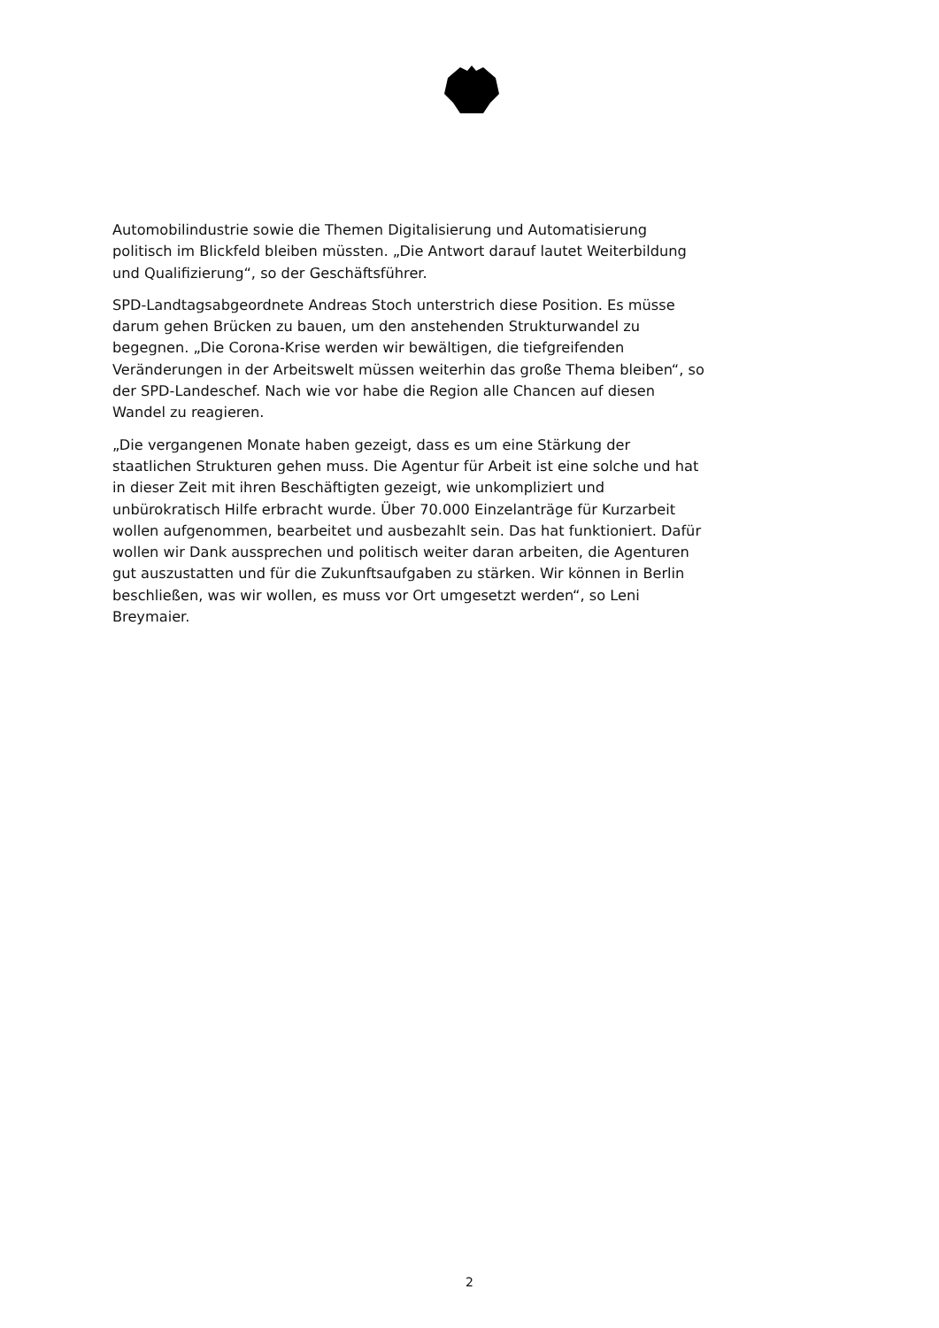Automobilindustrie sowie die Themen Digitalisierung und Automatisierung politisch im Blickfeld bleiben müssten. „Die Antwort darauf lautet Weiterbildung und Qualifizierung“, so der Geschäftsführer.
SPD-Landtagsabgeordnete Andreas Stoch unterstrich diese Position. Es müsse darum gehen Brücken zu bauen, um den anstehenden Strukturwandel zu begegnen. „Die Corona-Krise werden wir bewältigen, die tiefgreifenden Veränderungen in der Arbeitswelt müssen weiterhin das große Thema bleiben“, so der SPD-Landeschef. Nach wie vor habe die Region alle Chancen auf diesen Wandel zu reagieren.
„Die vergangenen Monate haben gezeigt, dass es um eine Stärkung der staatlichen Strukturen gehen muss. Die Agentur für Arbeit ist eine solche und hat in dieser Zeit mit ihren Beschäftigten gezeigt, wie unkompliziert und unbürokratisch Hilfe erbracht wurde. Über 70.000 Einzelanträge für Kurzarbeit wollen aufgenommen, bearbeitet und ausbezahlt sein. Das hat funktioniert. Dafür wollen wir Dank aussprechen und politisch weiter daran arbeiten, die Agenturen gut auszustatten und für die Zukunftsaufgaben zu stärken. Wir können in Berlin beschließen, was wir wollen, es muss vor Ort umgesetzt werden“, so Leni Breymaier.
2